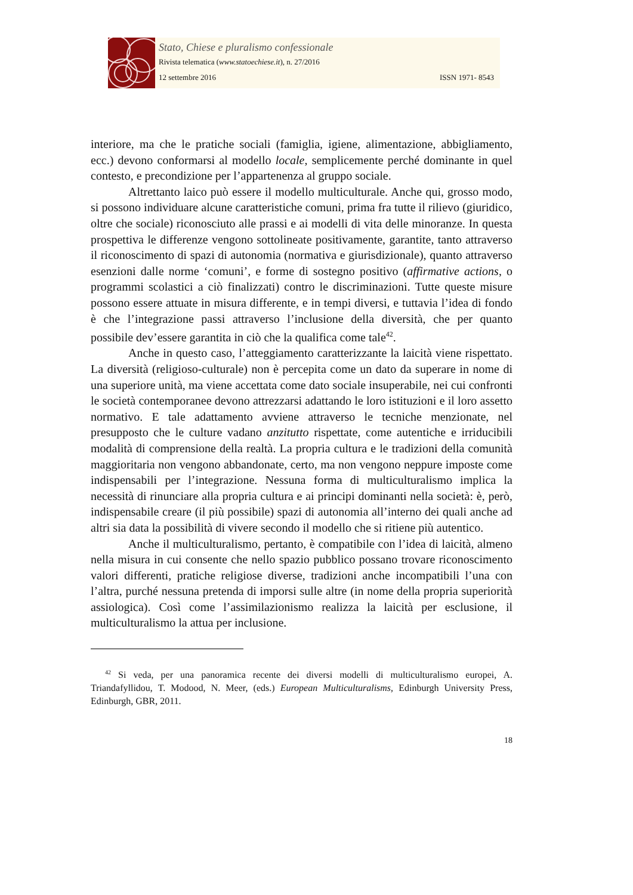Stato, Chiese e pluralismo confessionale
Rivista telematica (www.statoechiese.it), n. 27/2016
12 settembre 2016 ISSN 1971- 8543
interiore, ma che le pratiche sociali (famiglia, igiene, alimentazione, abbigliamento, ecc.) devono conformarsi al modello locale, semplicemente perché dominante in quel contesto, e precondizione per l’appartenenza al gruppo sociale.
Altrettanto laico può essere il modello multiculturale. Anche qui, grosso modo, si possono individuare alcune caratteristiche comuni, prima fra tutte il rilievo (giuridico, oltre che sociale) riconosciuto alle prassi e ai modelli di vita delle minoranze. In questa prospettiva le differenze vengono sottolineate positivamente, garantite, tanto attraverso il riconoscimento di spazi di autonomia (normativa e giurisdizionale), quanto attraverso esenzioni dalle norme ‘comuni’, e forme di sostegno positivo (affirmative actions, o programmi scolastici a ciò finalizzati) contro le discriminazioni. Tutte queste misure possono essere attuate in misura differente, e in tempi diversi, e tuttavia l’idea di fondo è che l’integrazione passi attraverso l’inclusione della diversità, che per quanto possibile dev’essere garantita in ciò che la qualifica come tale<sup>42</sup>.
Anche in questo caso, l’atteggiamento caratterizzante la laicità viene rispettato. La diversità (religioso-culturale) non è percepita come un dato da superare in nome di una superiore unità, ma viene accettata come dato sociale insuperabile, nei cui confronti le società contemporanee devono attrezzarsi adattando le loro istituzioni e il loro assetto normativo. E tale adattamento avviene attraverso le tecniche menzionate, nel presupposto che le culture vadano anzitutto rispettate, come autentiche e irriducibili modalità di comprensione della realtà. La propria cultura e le tradizioni della comunità maggioritaria non vengono abbandonate, certo, ma non vengono neppure imposte come indispensabili per l’integrazione. Nessuna forma di multiculturalismo implica la necessità di rinunciare alla propria cultura e ai principi dominanti nella società: è, però, indispensabile creare (il più possibile) spazi di autonomia all’interno dei quali anche ad altri sia data la possibilità di vivere secondo il modello che si ritiene più autentico.
Anche il multiculturalismo, pertanto, è compatibile con l’idea di laicità, almeno nella misura in cui consente che nello spazio pubblico possano trovare riconoscimento valori differenti, pratiche religiose diverse, tradizioni anche incompatibili l’una con l’altra, purché nessuna pretenda di imporsi sulle altre (in nome della propria superiorità assiologica). Così come l’assimilazionismo realizza la laicità per esclusione, il multiculturalismo la attua per inclusione.
<sup>42</sup> Si veda, per una panoramica recente dei diversi modelli di multiculturalismo europei, A. Triandafyllidou, T. Modood, N. Meer, (eds.) European Multiculturalisms, Edinburgh University Press, Edinburgh, GBR, 2011.
18